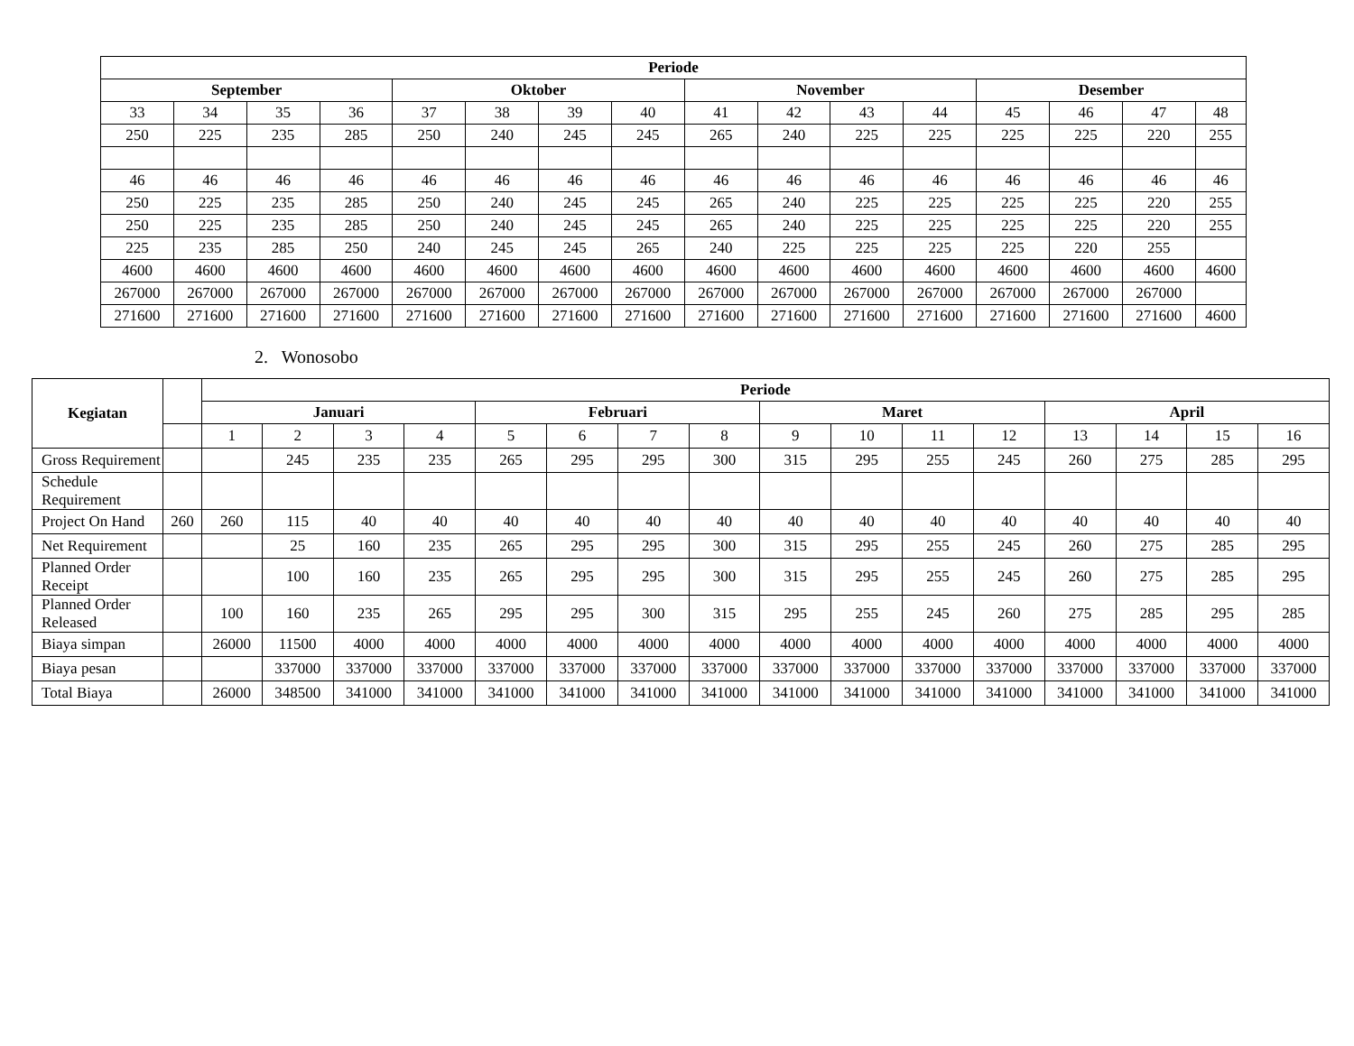| Periode | | | | | | | | | | | | | | | |
| --- | --- | --- | --- | --- | --- | --- | --- | --- | --- | --- | --- | --- | --- | --- | --- |
| September | | | | Oktober | | | | November | | | | Desember | | | |
| 33 | 34 | 35 | 36 | 37 | 38 | 39 | 40 | 41 | 42 | 43 | 44 | 45 | 46 | 47 | 48 |
| 250 | 225 | 235 | 285 | 250 | 240 | 245 | 245 | 265 | 240 | 225 | 225 | 225 | 225 | 220 | 255 |
| 46 | 46 | 46 | 46 | 46 | 46 | 46 | 46 | 46 | 46 | 46 | 46 | 46 | 46 | 46 | 46 |
| 250 | 225 | 235 | 285 | 250 | 240 | 245 | 245 | 265 | 240 | 225 | 225 | 225 | 225 | 220 | 255 |
| 250 | 225 | 235 | 285 | 250 | 240 | 245 | 245 | 265 | 240 | 225 | 225 | 225 | 225 | 220 | 255 |
| 225 | 235 | 285 | 250 | 240 | 245 | 245 | 265 | 240 | 225 | 225 | 225 | 225 | 220 | 255 | |
| 4600 | 4600 | 4600 | 4600 | 4600 | 4600 | 4600 | 4600 | 4600 | 4600 | 4600 | 4600 | 4600 | 4600 | 4600 | 4600 |
| 267000 | 267000 | 267000 | 267000 | 267000 | 267000 | 267000 | 267000 | 267000 | 267000 | 267000 | 267000 | 267000 | 267000 | 267000 | |
| 271600 | 271600 | 271600 | 271600 | 271600 | 271600 | 271600 | 271600 | 271600 | 271600 | 271600 | 271600 | 271600 | 271600 | 271600 | 4600 |
2. Wonosobo
| Kegiatan | | Periode | | | | | | | | | | | | | | | |
| | | Januari | | | | Februari | | | | Maret | | | | April | | | |
| | | 1 | 2 | 3 | 4 | 5 | 6 | 7 | 8 | 9 | 10 | 11 | 12 | 13 | 14 | 15 | 16 |
| Gross Requirement | | | 245 | 235 | 235 | 265 | 295 | 295 | 300 | 315 | 295 | 255 | 245 | 260 | 275 | 285 | 295 |
| Schedule Requirement | | | | | | | | | | | | | | | | | |
| Project On Hand | 260 | 260 | 115 | 40 | 40 | 40 | 40 | 40 | 40 | 40 | 40 | 40 | 40 | 40 | 40 | 40 | 40 |
| Net Requirement | | | 25 | 160 | 235 | 265 | 295 | 295 | 300 | 315 | 295 | 255 | 245 | 260 | 275 | 285 | 295 |
| Planned Order Receipt | | | 100 | 160 | 235 | 265 | 295 | 295 | 300 | 315 | 295 | 255 | 245 | 260 | 275 | 285 | 295 |
| Planned Order Released | | 100 | 160 | 235 | 265 | 295 | 295 | 300 | 315 | 295 | 255 | 245 | 260 | 275 | 285 | 295 | 285 |
| Biaya simpan | | 26000 | 11500 | 4000 | 4000 | 4000 | 4000 | 4000 | 4000 | 4000 | 4000 | 4000 | 4000 | 4000 | 4000 | 4000 | 4000 |
| Biaya pesan | | | 337000 | 337000 | 337000 | 337000 | 337000 | 337000 | 337000 | 337000 | 337000 | 337000 | 337000 | 337000 | 337000 | 337000 | 337000 |
| Total Biaya | | 26000 | 348500 | 341000 | 341000 | 341000 | 341000 | 341000 | 341000 | 341000 | 341000 | 341000 | 341000 | 341000 | 341000 | 341000 | 341000 |